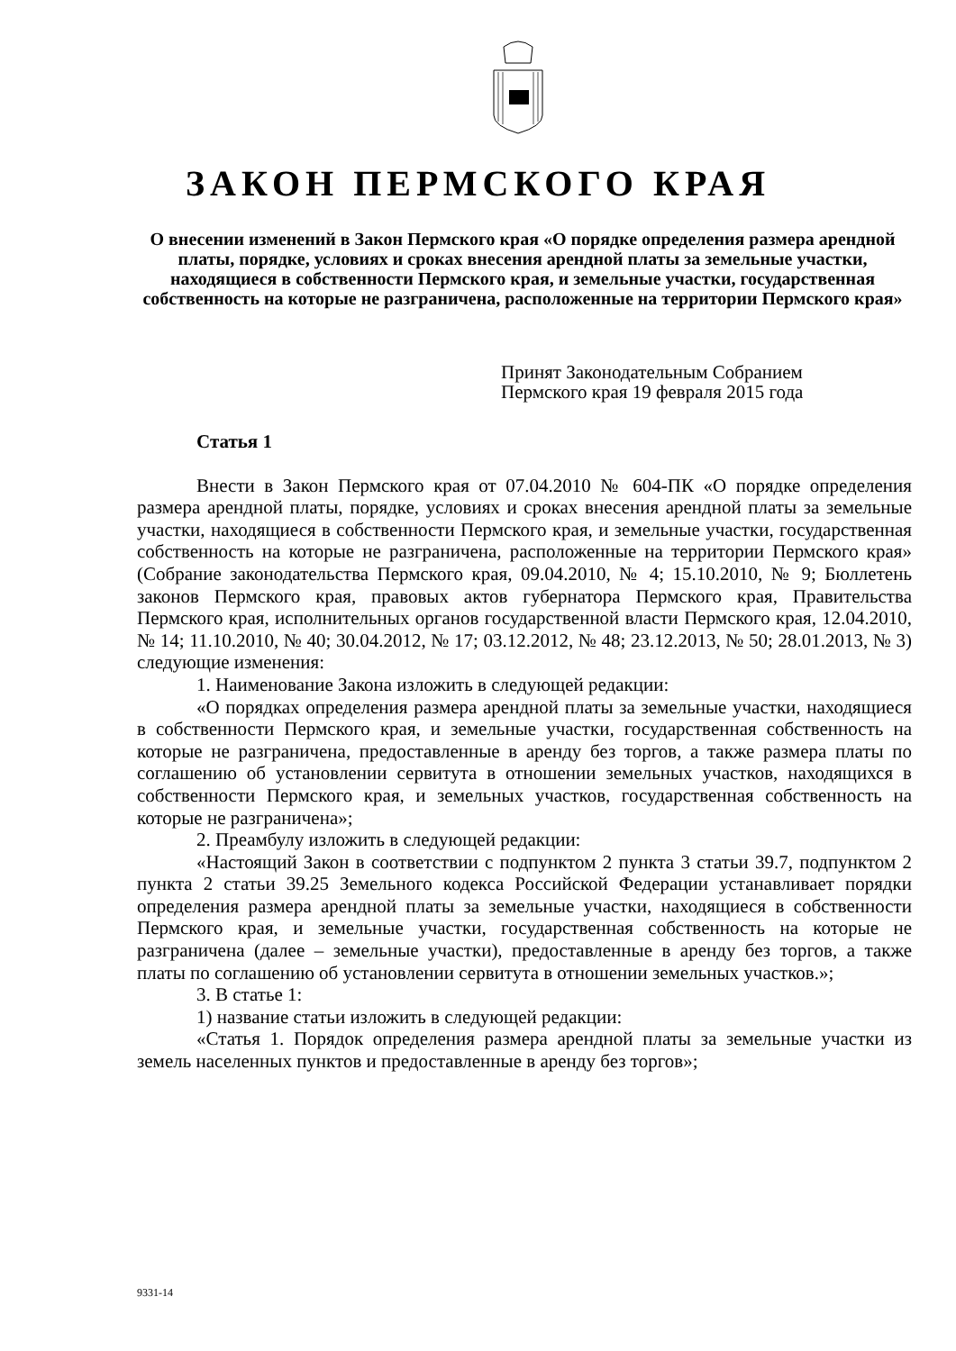ЗАКОН ПЕРМСКОГО КРАЯ
О внесении изменений в Закон Пермского края «О порядке определения размера арендной платы, порядке, условиях и сроках внесения арендной платы за земельные участки, находящиеся в собственности Пермского края, и земельные участки, государственная собственность на которые не разграничена, расположенные на территории Пермского края»
Принят Законодательным Собранием
Пермского края 19 февраля 2015 года
Статья 1
Внести в Закон Пермского края от 07.04.2010 № 604-ПК «О порядке определения размера арендной платы, порядке, условиях и сроках внесения арендной платы за земельные участки, находящиеся в собственности Пермского края, и земельные участки, государственная собственность на которые не разграничена, расположенные на территории Пермского края» (Собрание законодательства Пермского края, 09.04.2010, № 4; 15.10.2010, № 9; Бюллетень законов Пермского края, правовых актов губернатора Пермского края, Правительства Пермского края, исполнительных органов государственной власти Пермского края, 12.04.2010, № 14; 11.10.2010, № 40; 30.04.2012, № 17; 03.12.2012, № 48; 23.12.2013, № 50; 28.01.2013, № 3) следующие изменения:
1. Наименование Закона изложить в следующей редакции:
«О порядках определения размера арендной платы за земельные участки, находящиеся в собственности Пермского края, и земельные участки, государственная собственность на которые не разграничена, предоставленные в аренду без торгов, а также размера платы по соглашению об установлении сервитута в отношении земельных участков, находящихся в собственности Пермского края, и земельных участков, государственная собственность на которые не разграничена»;
2. Преамбулу изложить в следующей редакции:
«Настоящий Закон в соответствии с подпунктом 2 пункта 3 статьи 39.7, подпунктом 2 пункта 2 статьи 39.25 Земельного кодекса Российской Федерации устанавливает порядки определения размера арендной платы за земельные участки, находящиеся в собственности Пермского края, и земельные участки, государственная собственность на которые не разграничена (далее – земельные участки), предоставленные в аренду без торгов, а также платы по соглашению об установлении сервитута в отношении земельных участков.»;
3. В статье 1:
1) название статьи изложить в следующей редакции:
«Статья 1. Порядок определения размера арендной платы за земельные участки из земель населенных пунктов и предоставленные в аренду без торгов»;
9331-14